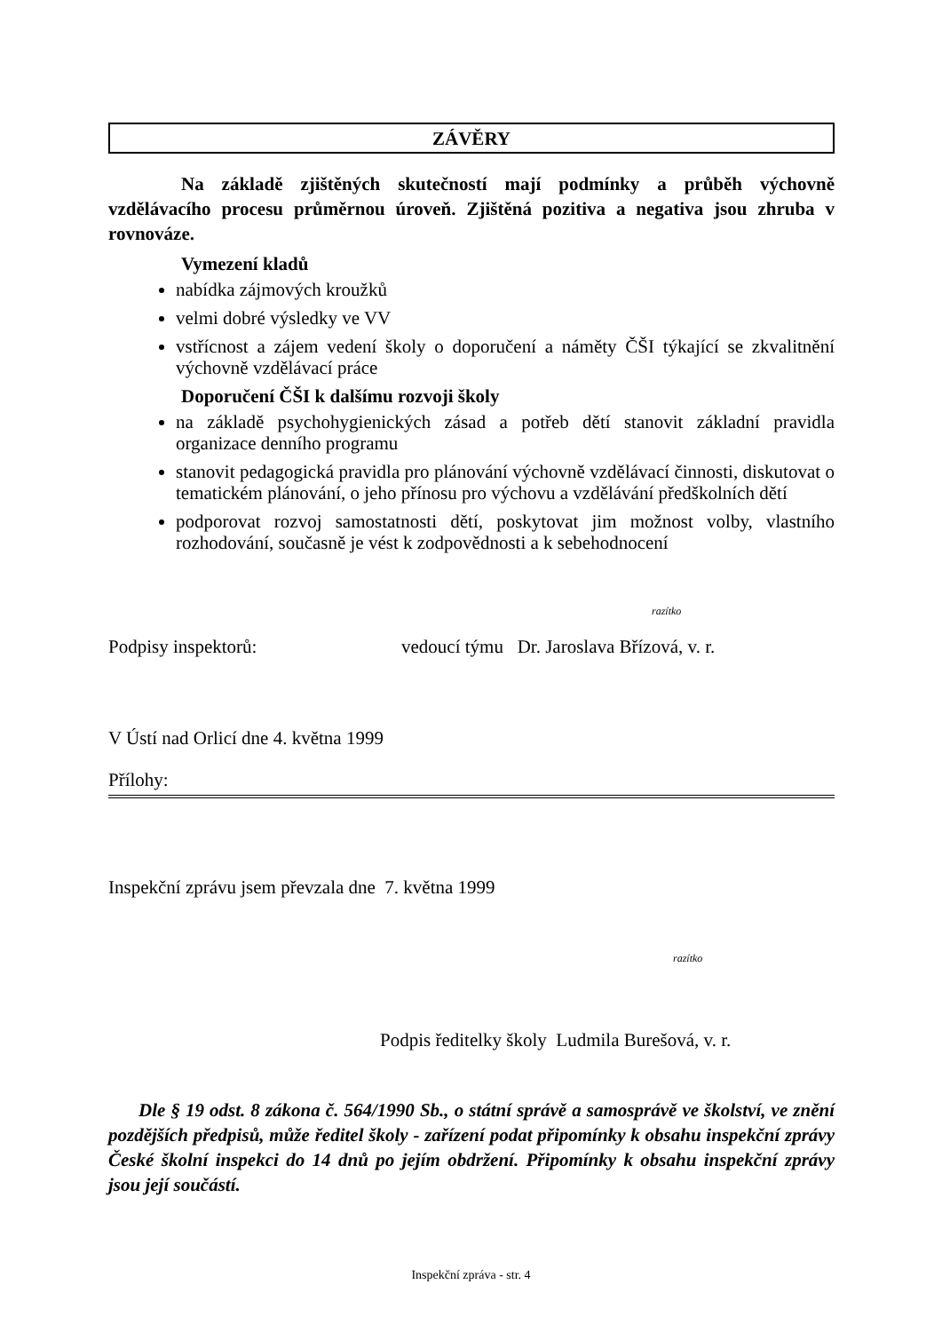ZÁVĚRY
Na základě zjištěných skutečností mají podmínky a průběh výchovně vzdělávacího procesu průměrnou úroveň. Zjištěná pozitiva a negativa jsou zhruba v rovnováze.
Vymezení kladů
nabídka zájmových kroužků
velmi dobré výsledky ve VV
vstřícnost a zájem vedení školy o doporučení a náměty ČŠI týkající se zkvalitnění výchovně vzdělávací práce
Doporučení ČŠI k dalšímu rozvoji školy
na základě psychohygienických zásad a potřeb dětí stanovit základní pravidla organizace denního programu
stanovit pedagogická pravidla pro plánování výchovně vzdělávací činnosti, diskutovat o tematickém plánování, o jeho přínosu pro výchovu a vzdělávání předškolních dětí
podporovat rozvoj samostatnosti dětí, poskytovat jim možnost volby, vlastního rozhodování, současně je vést k zodpovědnosti a k sebehodnocení
razítko
Podpisy inspektorů: vedoucí týmu Dr. Jaroslava Břízová, v. r.
V Ústí nad Orlicí dne 4. května 1999
Přílohy:
Inspekční zprávu jsem převzala dne 7. května 1999
razítko
Podpis ředitelky školy Ludmila Burešová, v. r.
Dle § 19 odst. 8 zákona č. 564/1990 Sb., o státní správě a samosprávě ve školství, ve znění pozdějších předpisů, může ředitel školy - zařízení podat připomínky k obsahu inspekční zprávy České školní inspekci do 14 dnů po jejím obdržení. Připomínky k obsahu inspekční zprávy jsou její součástí.
Inspekční zpráva - str. 4